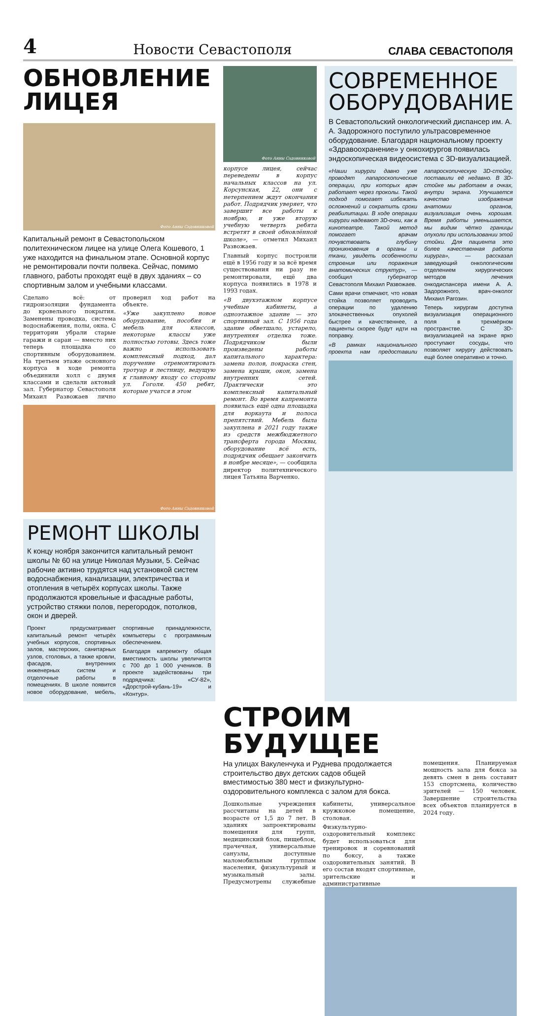4 Новости Севастополя СЛАВА СЕВАСТОПОЛЯ
ОБНОВЛЕНИЕ
ЛИЦЕЯ
Фото Анны Садовниковой
Капитальный ремонт в Севастопольском политехническом лицее на улице Олега Кошевого, 1 уже находится на финальном этапе. Основной корпус не ремонтировали почти полвека. Сейчас, помимо главного, работы проходят ещё в двух зданиях – со спортивным залом и учебными классами.
Сделано всё: от гидроизоляции фундамента до кровельного покрытия. Заменены проводка, система водоснабжения, полы, окна. С территории убрали старые гаражи и сараи — вместо них теперь площадка со спортивным оборудованием. На третьем этаже основного корпуса в ходе ремонта объединили холл с двумя классами и сделали актовый зал. Губернатор Севастополя Михаил Развожаев лично проверил ход работ на объекте.
«Уже закуплено новое оборудование, пособия и мебель для классов, некоторые классы уже полностью готовы. Здесь тоже важно использовать комплексный подход, дал поручение отремонтировать тротуар и лестницу, ведущую к главному входу со стороны ул. Гоголя. 450 ребят, которые учатся в этом
Фото Анны Садовниковой
РЕМОНТ ШКОЛЫ
К концу ноября закончится капитальный ремонт школы № 60 на улице Николая Музыки, 5. Сейчас рабочие активно трудятся над установкой систем водоснабжения, канализации, электричества и отопления в четырёх корпусах школы. Также продолжаются кровельные и фасадные работы, устройство стяжки полов, перегородок, потолков, окон и дверей.
Проект предусматривает капитальный ремонт четырёх учебных корпусов, спортивных залов, мастерских, санитарных узлов, столовых, а также кровли, фасадов, внутренних инженерных систем и отделочные работы в помещениях. В школе появится новое оборудование, мебель, спортивные принадлежности, компьютеры с программным обеспечением.
Благодаря капремонту общая вместимость школы увеличится с 700 до 1 000 учеников. В проекте задействованы три подрядчика: «СУ-82», «Дорстрой-кубань-19» и «Контур».
Фото Анны Садовниковой
корпусе лицея, сейчас переведены в корпус начальных классов на ул. Корсунская, 22, они с нетерпением ждут окончания работ. Подрядчик уверяет, что завершит все работы к ноябрю, и уже вторую учебную четверть ребята встретят в своей обновлённой школе», — отметил Михаил Развожаев.
Главный корпус построили ещё в 1956 году и за всё время существования ни разу не ремонтировали, ещё два корпуса появились в 1978 и 1993 годах.
«В двухэтажном корпусе учебные кабинеты, а одноэтажное здание — это спортивный зал. С 1956 года здание обветшало, устарело, внутренняя отделка тоже. Подрядчиком были произведены работы капитального характера: замена полов, покраска стен, замена крыши, окон, замена внутренних сетей. Практически это комплексный капитальный ремонт. Во время капремонта появилась ещё одна площадка для воркаута и полоса препятствий. Мебель была закуплена в 2021 году также из средств межбюджетного трансферта города Москвы, оборудование всё есть, подрядчик обещает закончить в ноябре месяце», — сообщила директор политехнического лицея Татьяна Варченко.
СОВРЕМЕННОЕ ОБОРУДОВАНИЕ
В Севастопольский онкологический диспансер им. А. А. Задорожного поступило ультрасовременное оборудование. Благодаря национальному проекту «Здравоохранение» у онкохирургов появилась эндоскопическая видеосистема с 3D-визуализацией.
«Наши хирурги давно уже проводят лапароскопические операции, при которых врач работает через проколы. Такой подход помогает избежать осложнений и сократить сроки реабилитации. В ходе операции хирурги надевают 3D-очки, как в кинотеатре. Такой метод помогает врачам почувствовать глубину проникновения в органы и ткани, увидеть особенности строения или поражения анатомических структур», — сообщил губернатор Севастополя Михаил Развожаев.
Сами врачи отмечают, что новая стойка позволяет проводить операции по удалению злокачественных опухолей быстрее и качественнее, а пациенты скорее будут идти на поправку.
«В рамках национального проекта нам предоставили лапароскопическую 3D-стойку, поставили её недавно. В 3D-стойке мы работаем в очках, внутри экрана. Улучшается качество изображения анатомии органов, визуализация очень хорошая. Время работы уменьшается, мы видим чётко границы опухоли при использовании этой стойки. Для пациента это более качественная работа хирурга», — рассказал заведующий онкологическим отделением хирургических методов лечения онкодиспансера имени А. А. Задорожного, врач-онколог Михаил Рагозин.
Теперь хирургам доступна визуализация операционного поля в трехмёрном пространстве. С 3D-визуализацией на экране ярко проступают сосуды, что позволяет хирургу действовать ещё более оперативно и точно.
СТРОИМ БУДУЩЕЕ
На улицах Вакуленчука и Руднева продолжается строительство двух детских садов общей вместимостью 380 мест и физкультурно-оздоровительного комплекса с залом для бокса.
Дошкольные учреждения рассчитаны на детей в возрасте от 1,5 до 7 лет. В зданиях запроектированы помещения для групп, медицинский блок, пищеблок, прачечная, универсальные санузлы, доступные маломобильным группам населения, физкультурный и музыкальный залы. Предусмотрены служебные кабинеты, универсальное кружковое помещение, столовая.
Физкультурно-оздоровительный комплекс будет использоваться для тренировок и соревнований по боксу, а также оздоровительных занятий. В его состав входят спортивные, зрительские и административные
помещения. Планируемая мощность зала для бокса за девять смен в день составит 153 спортсмена, количество зрителей — 150 человек. Завершение строительства всех объектов планируется в 2024 году.